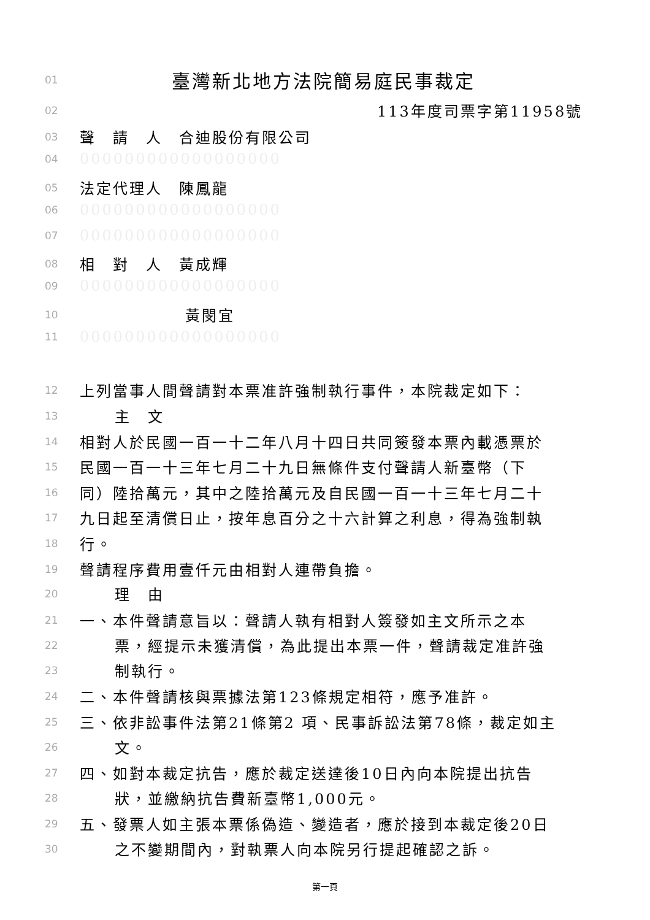01 臺灣新北地方法院簡易庭民事裁定
02 113年度司票字第11958號
03 聲　請　人　合迪股份有限公司
04 000000000000000000
05 法定代理人　陳鳳龍
06 000000000000000000
07 000000000000000000
08 相　對　人　黃成輝
09 000000000000000000
10 黃閔宜
11 000000000000000000
12 上列當事人間聲請對本票准許強制執行事件，本院裁定如下：
13 主　文
14 相對人於民國一百一十二年八月十四日共同簽發本票內載憑票於
15 民國一百一十三年七月二十九日無條件支付聲請人新臺幣（下
16 同）陸拾萬元，其中之陸拾萬元及自民國一百一十三年七月二十
17 九日起至清償日止，按年息百分之十六計算之利息，得為強制執
18 行。
19 聲請程序費用壹仟元由相對人連帶負擔。
20 理　由
21 一、本件聲請意旨以：聲請人執有相對人簽發如主文所示之本
22 票，經提示未獲清償，為此提出本票一件，聲請裁定准許強
23 制執行。
24 二、本件聲請核與票據法第123條規定相符，應予准許。
25 三、依非訟事件法第21條第2 項、民事訴訟法第78條，裁定如主
26 文。
27 四、如對本裁定抗告，應於裁定送達後10日內向本院提出抗告
28 狀，並繳納抗告費新臺幣1,000元。
29 五、發票人如主張本票係偽造、變造者，應於接到本裁定後20日
30 之不變期間內，對執票人向本院另行提起確認之訴。
第一頁